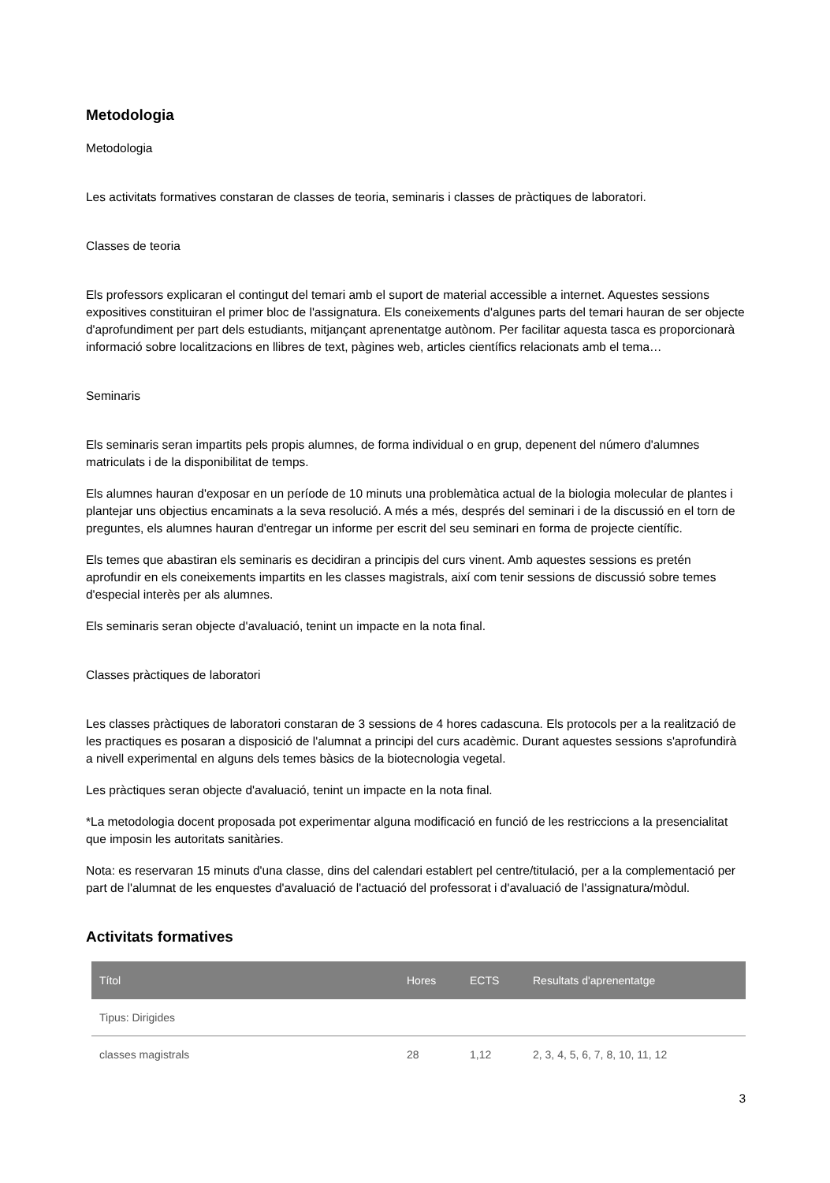Metodologia
Metodologia
Les activitats formatives constaran de classes de teoria, seminaris i classes de pràctiques de laboratori.
Classes de teoria
Els professors explicaran el contingut del temari amb el suport de material accessible a internet. Aquestes sessions expositives constituiran el primer bloc de l'assignatura. Els coneixements d'algunes parts del temari hauran de ser objecte d'aprofundiment per part dels estudiants, mitjançant aprenentatge autònom. Per facilitar aquesta tasca es proporcionarà informació sobre localitzacions en llibres de text, pàgines web, articles científics relacionats amb el tema…
Seminaris
Els seminaris seran impartits pels propis alumnes, de forma individual o en grup, depenent del número d'alumnes matriculats i de la disponibilitat de temps.
Els alumnes hauran d'exposar en un període de 10 minuts una problemàtica actual de la biologia molecular de plantes i plantejar uns objectius encaminats a la seva resolució. A més a més, després del seminari i de la discussió en el torn de preguntes, els alumnes hauran d'entregar un informe per escrit del seu seminari en forma de projecte científic.
Els temes que abastiran els seminaris es decidiran a principis del curs vinent. Amb aquestes sessions es pretén aprofundir en els coneixements impartits en les classes magistrals, així com tenir sessions de discussió sobre temes d'especial interès per als alumnes.
Els seminaris seran objecte d'avaluació, tenint un impacte en la nota final.
Classes pràctiques de laboratori
Les classes pràctiques de laboratori constaran de 3 sessions de 4 hores cadascuna. Els protocols per a la realització de les practiques es posaran a disposició de l'alumnat a principi del curs acadèmic. Durant aquestes sessions s'aprofundirà a nivell experimental en alguns dels temes bàsics de la biotecnologia vegetal.
Les pràctiques seran objecte d'avaluació, tenint un impacte en la nota final.
*La metodologia docent proposada pot experimentar alguna modificació en funció de les restriccions a la presencialitat que imposin les autoritats sanitàries.
Nota: es reservaran 15 minuts d'una classe, dins del calendari establert pel centre/titulació, per a la complementació per part de l'alumnat de les enquestes d'avaluació de l'actuació del professorat i d'avaluació de l'assignatura/mòdul.
Activitats formatives
| Títol | Hores | ECTS | Resultats d'aprenentatge |
| --- | --- | --- | --- |
| Tipus: Dirigides | | | |
| classes magistrals | 28 | 1,12 | 2, 3, 4, 5, 6, 7, 8, 10, 11, 12 |
3